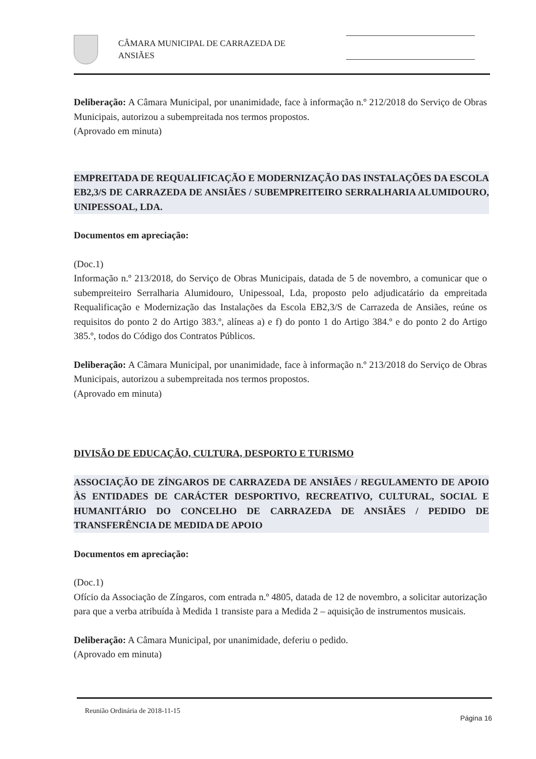CÂMARA MUNICIPAL DE CARRAZEDA DE ANSIÃES
Deliberação: A Câmara Municipal, por unanimidade, face à informação n.º 212/2018 do Serviço de Obras Municipais, autorizou a subempreitada nos termos propostos.
(Aprovado em minuta)
EMPREITADA DE REQUALIFICAÇÃO E MODERNIZAÇÃO DAS INSTALAÇÕES DA ESCOLA EB2,3/S DE CARRAZEDA DE ANSIÃES / SUBEMPREITEIRO SERRALHARIA ALUMIDOURO, UNIPESSOAL, LDA.
Documentos em apreciação:
(Doc.1)
Informação n.º 213/2018, do Serviço de Obras Municipais, datada de 5 de novembro, a comunicar que o subempreiteiro Serralharia Alumidouro, Unipessoal, Lda, proposto pelo adjudicatário da empreitada Requalificação e Modernização das Instalações da Escola EB2,3/S de Carrazeda de Ansiães, reúne os requisitos do ponto 2 do Artigo 383.º, alíneas a) e f) do ponto 1 do Artigo 384.º e do ponto 2 do Artigo 385.º, todos do Código dos Contratos Públicos.
Deliberação: A Câmara Municipal, por unanimidade, face à informação n.º 213/2018 do Serviço de Obras Municipais, autorizou a subempreitada nos termos propostos.
(Aprovado em minuta)
DIVISÃO DE EDUCAÇÃO, CULTURA, DESPORTO E TURISMO
ASSOCIAÇÃO DE ZÍNGAROS DE CARRAZEDA DE ANSIÃES / REGULAMENTO DE APOIO ÀS ENTIDADES DE CARÁCTER DESPORTIVO, RECREATIVO, CULTURAL, SOCIAL E HUMANITÁRIO DO CONCELHO DE CARRAZEDA DE ANSIÃES / PEDIDO DE TRANSFERÊNCIA DE MEDIDA DE APOIO
Documentos em apreciação:
(Doc.1)
Ofício da Associação de Zíngaros, com entrada n.º 4805, datada de 12 de novembro, a solicitar autorização para que a verba atribuída à Medida 1 transiste para a Medida 2 – aquisição de instrumentos musicais.
Deliberação: A Câmara Municipal, por unanimidade, deferiu o pedido.
(Aprovado em minuta)
Reunião Ordinária de 2018-11-15 Página 16